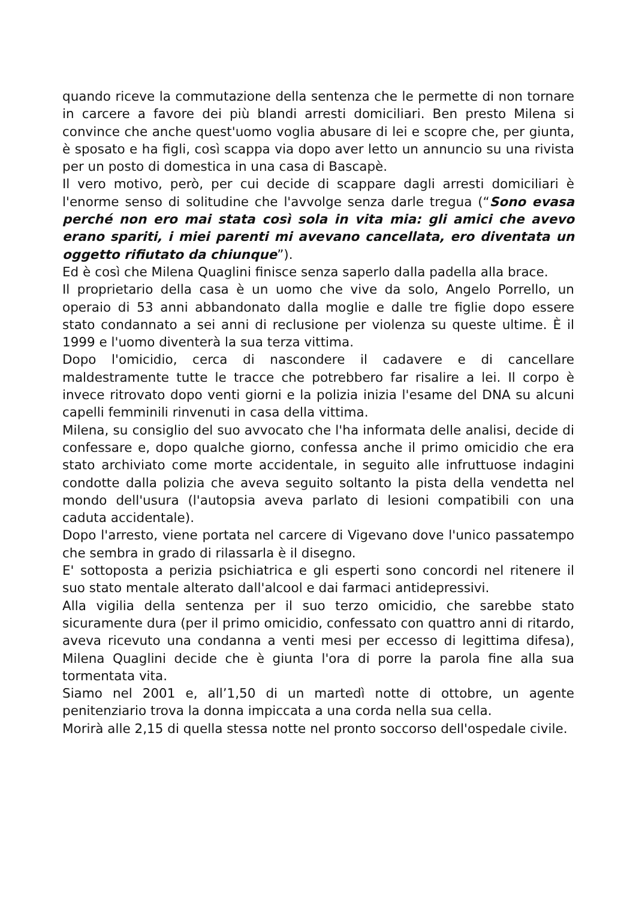quando riceve la commutazione della sentenza che le permette di non tornare in carcere a favore dei più blandi arresti domiciliari. Ben presto Milena si convince che anche quest'uomo voglia abusare di lei e scopre che, per giunta, è sposato e ha figli, così scappa via dopo aver letto un annuncio su una rivista per un posto di domestica in una casa di Bascapè.
Il vero motivo, però, per cui decide di scappare dagli arresti domiciliari è l'enorme senso di solitudine che l'avvolge senza darle tregua (“Sono evasa perché non ero mai stata così sola in vita mia: gli amici che avevo erano spariti, i miei parenti mi avevano cancellata, ero diventata un oggetto rifiutato da chiunque”).
Ed è così che Milena Quaglini finisce senza saperlo dalla padella alla brace.
Il proprietario della casa è un uomo che vive da solo, Angelo Porrello, un operaio di 53 anni abbandonato dalla moglie e dalle tre figlie dopo essere stato condannato a sei anni di reclusione per violenza su queste ultime. È il 1999 e l'uomo diventerà la sua terza vittima.
Dopo l'omicidio, cerca di nascondere il cadavere e di cancellare maldestramente tutte le tracce che potrebbero far risalire a lei. Il corpo è invece ritrovato dopo venti giorni e la polizia inizia l'esame del DNA su alcuni capelli femminili rinvenuti in casa della vittima.
Milena, su consiglio del suo avvocato che l'ha informata delle analisi, decide di confessare e, dopo qualche giorno, confessa anche il primo omicidio che era stato archiviato come morte accidentale, in seguito alle infruttuose indagini condotte dalla polizia che aveva seguito soltanto la pista della vendetta nel mondo dell'usura (l'autopsia aveva parlato di lesioni compatibili con una caduta accidentale).
Dopo l'arresto, viene portata nel carcere di Vigevano dove l'unico passatempo che sembra in grado di rilassarla è il disegno.
E' sottoposta a perizia psichiatrica e gli esperti sono concordi nel ritenere il suo stato mentale alterato dall'alcool e dai farmaci antidepressivi.
Alla vigilia della sentenza per il suo terzo omicidio, che sarebbe stato sicuramente dura (per il primo omicidio, confessato con quattro anni di ritardo, aveva ricevuto una condanna a venti mesi per eccesso di legittima difesa), Milena Quaglini decide che è giunta l'ora di porre la parola fine alla sua tormentata vita.
Siamo nel 2001 e, all’1,50 di un martedì notte di ottobre, un agente penitenziario trova la donna impiccata a una corda nella sua cella.
Morirà alle 2,15 di quella stessa notte nel pronto soccorso dell'ospedale civile.